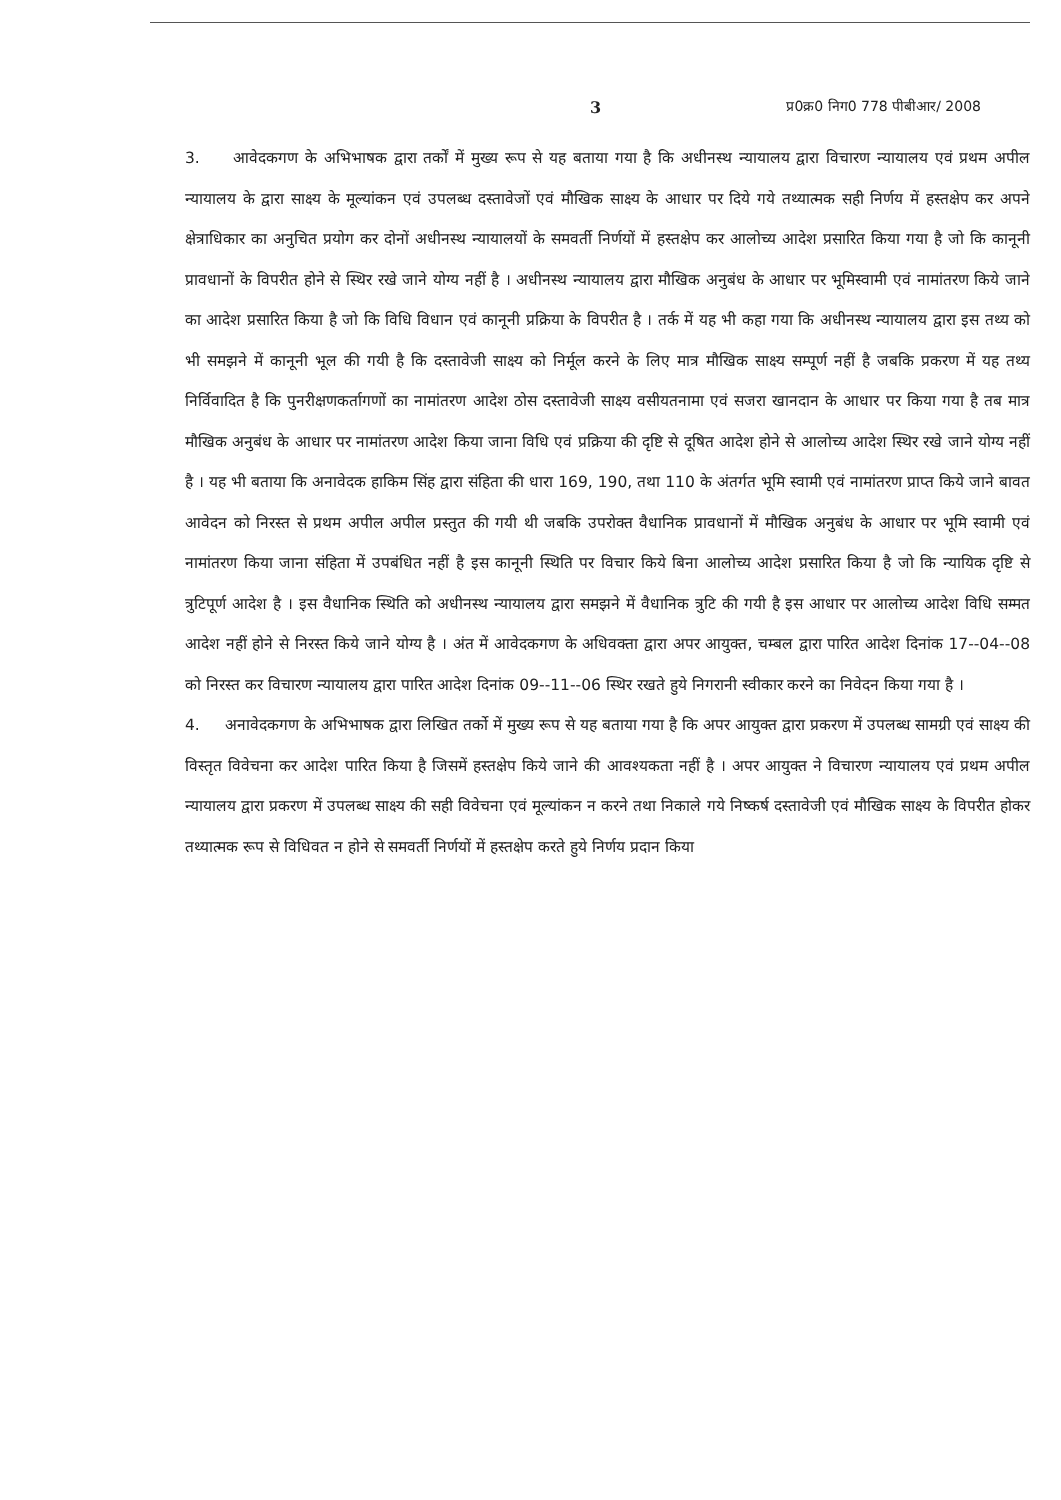3 प्र0क्र0 निग0 778 पीबीआर/ 2008
3. आवेदकगण के अभिभाषक द्वारा तर्कों में मुख्य रूप से यह बताया गया है कि अधीनस्थ न्यायालय द्वारा विचारण न्यायालय एवं प्रथम अपील न्यायालय के द्वारा साक्ष्य के मूल्यांकन एवं उपलब्ध दस्तावेजों एवं मौखिक साक्ष्य के आधार पर दिये गये तथ्यात्मक सही निर्णय में हस्तक्षेप कर अपने क्षेत्राधिकार का अनुचित प्रयोग कर दोनों अधीनस्थ न्यायालयों के समवर्ती निर्णयों में हस्तक्षेप कर आलोच्य आदेश प्रसारित किया गया है जो कि कानूनी प्रावधानों के विपरीत होने से स्थिर रखे जाने योग्य नहीं है । अधीनस्थ न्यायालय द्वारा मौखिक अनुबंध के आधार पर भूमिस्वामी एवं नामांतरण किये जाने का आदेश प्रसारित किया है जो कि विधि विधान एवं कानूनी प्रक्रिया के विपरीत है । तर्क में यह भी कहा गया कि अधीनस्थ न्यायालय द्वारा इस तथ्य को भी समझने में कानूनी भूल की गयी है कि दस्तावेजी साक्ष्य को निर्मूल करने के लिए मात्र मौखिक साक्ष्य सम्पूर्ण नहीं है जबकि प्रकरण में यह तथ्य निर्विवादित है कि पुनरीक्षणकर्तागणों का नामांतरण आदेश ठोस दस्तावेजी साक्ष्य वसीयतनामा एवं सजरा खानदान के आधार पर किया गया है तब मात्र मौखिक अनुबंध के आधार पर नामांतरण आदेश किया जाना विधि एवं प्रक्रिया की दृष्टि से दूषित आदेश होने से आलोच्य आदेश स्थिर रखे जाने योग्य नहीं है । यह भी बताया कि अनावेदक हाकिम सिंह द्वारा संहिता की धारा 169, 190, तथा 110 के अंतर्गत भूमि स्वामी एवं नामांतरण प्राप्त किये जाने बावत आवेदन को निरस्त से प्रथम अपील अपील प्रस्तुत की गयी थी जबकि उपरोक्त वैधानिक प्रावधानों में मौखिक अनुबंध के आधार पर भूमि स्वामी एवं नामांतरण किया जाना संहिता में उपबंधित नहीं है इस कानूनी स्थिति पर विचार किये बिना आलोच्य आदेश प्रसारित किया है जो कि न्यायिक दृष्टि से त्रुटिपूर्ण आदेश है । इस वैधानिक स्थिति को अधीनस्थ न्यायालय द्वारा समझने में वैधानिक त्रुटि की गयी है इस आधार पर आलोच्य आदेश विधि सम्मत आदेश नहीं होने से निरस्त किये जाने योग्य है । अंत में आवेदकगण के अधिवक्ता द्वारा अपर आयुक्त, चम्बल द्वारा पारित आदेश दिनांक 17--04--08 को निरस्त कर विचारण न्यायालय द्वारा पारित आदेश दिनांक 09--11--06 स्थिर रखते हुये निगरानी स्वीकार करने का निवेदन किया गया है ।
4. अनावेदकगण के अभिभाषक द्वारा लिखित तर्को में मुख्य रूप से यह बताया गया है कि अपर आयुक्त द्वारा प्रकरण में उपलब्ध सामग्री एवं साक्ष्य की विस्तृत विवेचना कर आदेश पारित किया है जिसमें हस्तक्षेप किये जाने की आवश्यकता नहीं है । अपर आयुक्त ने विचारण न्यायालय एवं प्रथम अपील न्यायालय द्वारा प्रकरण में उपलब्ध साक्ष्य की सही विवेचना एवं मूल्यांकन न करने तथा निकाले गये निष्कर्ष दस्तावेजी एवं मौखिक साक्ष्य के विपरीत होकर तथ्यात्मक रूप से विधिवत न होने से समवर्ती निर्णयों में हस्तक्षेप करते हुये निर्णय प्रदान किया